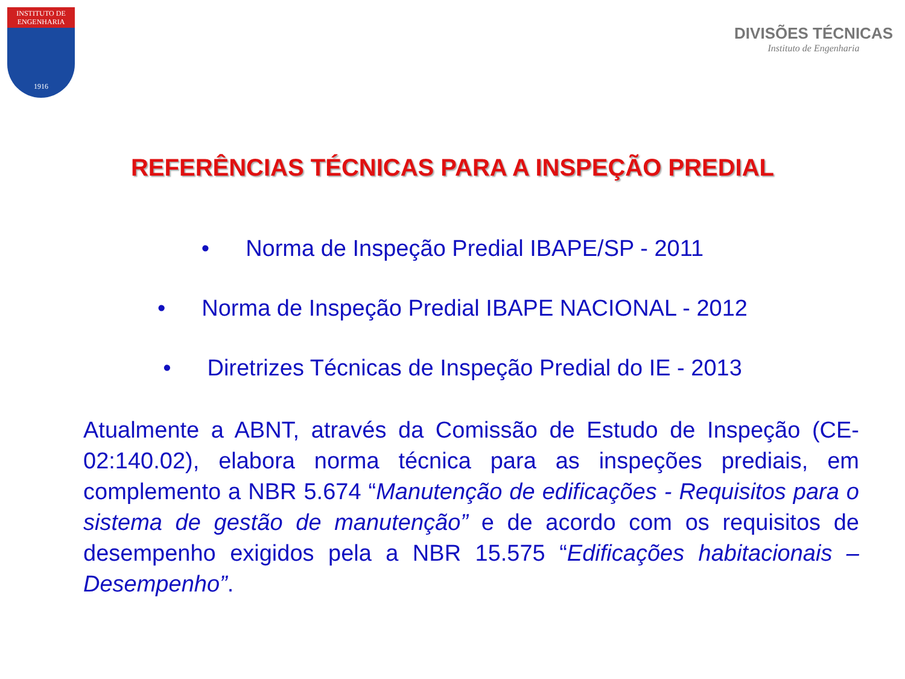INSTITUTO DE
ENGENHARIA
1916
DIVISÕES TÉCNICAS
Instituto de Engenharia
REFERÊNCIAS TÉCNICAS PARA A INSPEÇÃO PREDIAL
• Norma de Inspeção Predial IBAPE/SP - 2011
• Norma de Inspeção Predial IBAPE NACIONAL - 2012
• Diretrizes Técnicas de Inspeção Predial do IE - 2013
Atualmente a ABNT, através da Comissão de Estudo de Inspeção (CE-02:140.02), elabora norma técnica para as inspeções prediais, em complemento a NBR 5.674 “Manutenção de edificações - Requisitos para o sistema de gestão de manutenção” e de acordo com os requisitos de desempenho exigidos pela a NBR 15.575 “Edificações habitacionais – Desempenho”.